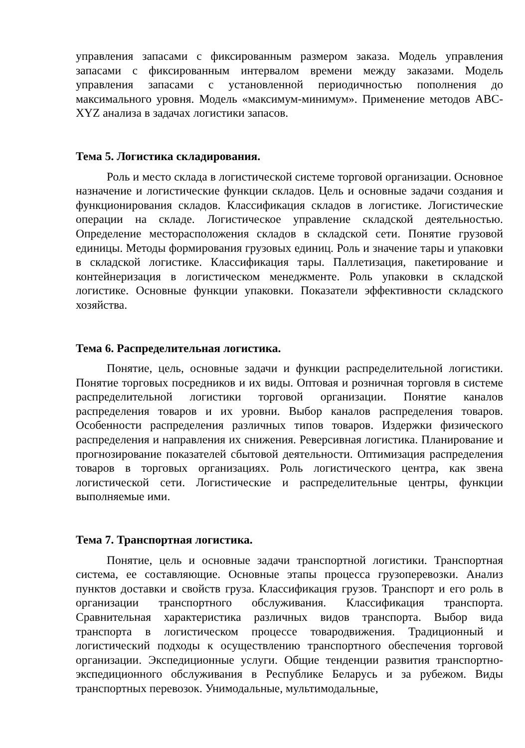управления запасами с фиксированным размером заказа. Модель управления запасами с фиксированным интервалом времени между заказами. Модель управления запасами с установленной периодичностью пополнения до максимального уровня. Модель «максимум-минимум». Применение методов ABC-XYZ анализа в задачах логистики запасов.
Тема 5. Логистика складирования.
Роль и место склада в логистической системе торговой организации. Основное назначение и логистические функции складов. Цель и основные задачи создания и функционирования складов. Классификация складов в логистике. Логистические операции на складе. Логистическое управление складской деятельностью. Определение месторасположения складов в складской сети. Понятие грузовой единицы. Методы формирования грузовых единиц. Роль и значение тары и упаковки в складской логистике. Классификация тары. Паллетизация, пакетирование и контейнеризация в логистическом менеджменте. Роль упаковки в складской логистике. Основные функции упаковки. Показатели эффективности складского хозяйства.
Тема 6. Распределительная логистика.
Понятие, цель, основные задачи и функции распределительной логистики. Понятие торговых посредников и их виды. Оптовая и розничная торговля в системе распределительной логистики торговой организации. Понятие каналов распределения товаров и их уровни. Выбор каналов распределения товаров. Особенности распределения различных типов товаров. Издержки физического распределения и направления их снижения. Реверсивная логистика. Планирование и прогнозирование показателей сбытовой деятельности. Оптимизация распределения товаров в торговых организациях. Роль логистического центра, как звена логистической сети. Логистические и распределительные центры, функции выполняемые ими.
Тема 7. Транспортная логистика.
Понятие, цель и основные задачи транспортной логистики. Транспортная система, ее составляющие. Основные этапы процесса грузоперевозки. Анализ пунктов доставки и свойств груза. Классификация грузов. Транспорт и его роль в организации транспортного обслуживания. Классификация транспорта. Сравнительная характеристика различных видов транспорта. Выбор вида транспорта в логистическом процессе товародвижения. Традиционный и логистический подходы к осуществлению транспортного обеспечения торговой организации. Экспедиционные услуги. Общие тенденции развития транспортно-экспедиционного обслуживания в Республике Беларусь и за рубежом. Виды транспортных перевозок. Унимодальные, мультимодальные,